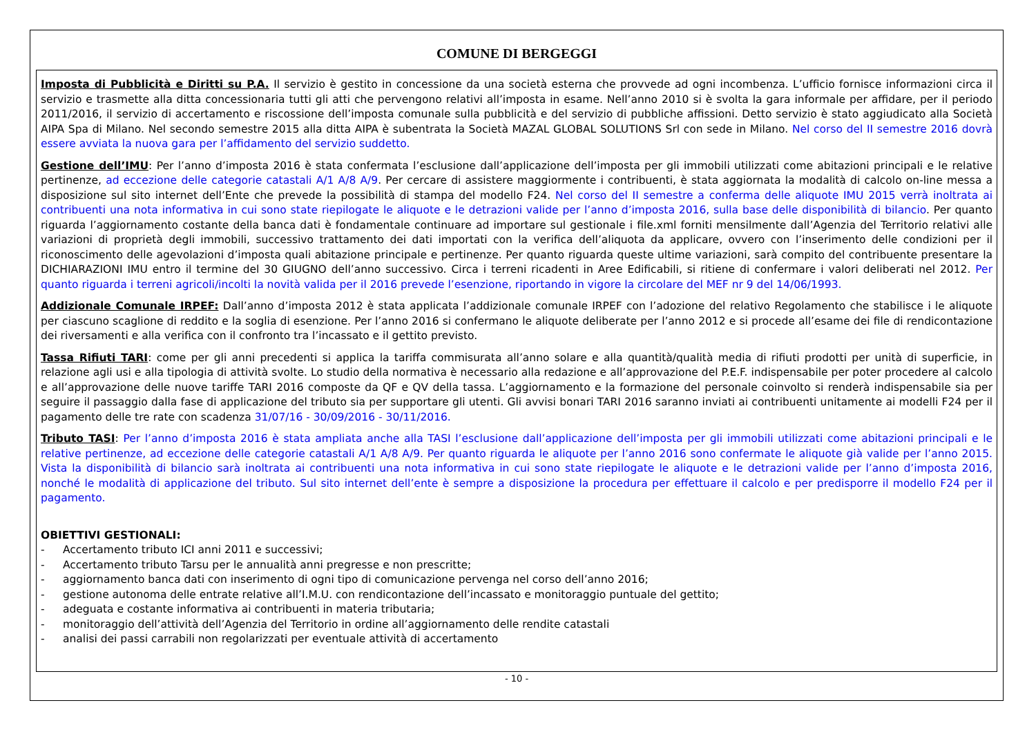COMUNE DI BERGEGGI
Imposta di Pubblicità e Diritti su P.A. Il servizio è gestito in concessione da una società esterna che provvede ad ogni incombenza. L’ufficio fornisce informazioni circa il servizio e trasmette alla ditta concessionaria tutti gli atti che pervengono relativi all’imposta in esame. Nell’anno 2010 si è svolta la gara informale per affidare, per il periodo 2011/2016, il servizio di accertamento e riscossione dell’imposta comunale sulla pubblicità e del servizio di pubbliche affissioni. Detto servizio è stato aggiudicato alla Società AIPA Spa di Milano. Nel secondo semestre 2015 alla ditta AIPA è subentrata la Società MAZAL GLOBAL SOLUTIONS Srl con sede in Milano. Nel corso del II semestre 2016 dovrà essere avviata la nuova gara per l’affidamento del servizio suddetto.
Gestione dell’IMU: Per l’anno d’imposta 2016 è stata confermata l’esclusione dall’applicazione dell’imposta per gli immobili utilizzati come abitazioni principali e le relative pertinenze, ad eccezione delle categorie catastali A/1 A/8 A/9. Per cercare di assistere maggiormente i contribuenti, è stata aggiornata la modalità di calcolo on-line messa a disposizione sul sito internet dell’Ente che prevede la possibilità di stampa del modello F24. Nel corso del II semestre a conferma delle aliquote IMU 2015 verrà inoltrata ai contribuenti una nota informativa in cui sono state riepilogate le aliquote e le detrazioni valide per l’anno d’imposta 2016, sulla base delle disponibilità di bilancio. Per quanto riguarda l’aggiornamento costante della banca dati è fondamentale continuare ad importare sul gestionale i file.xml forniti mensilmente dall’Agenzia del Territorio relativi alle variazioni di proprietà degli immobili, successivo trattamento dei dati importati con la verifica dell’aliquota da applicare, ovvero con l’inserimento delle condizioni per il riconoscimento delle agevolazioni d’imposta quali abitazione principale e pertinenze. Per quanto riguarda queste ultime variazioni, sarà compito del contribuente presentare la DICHIARAZIONI IMU entro il termine del 30 GIUGNO dell’anno successivo. Circa i terreni ricadenti in Aree Edificabili, si ritiene di confermare i valori deliberati nel 2012. Per quanto riguarda i terreni agricoli/incolti la novità valida per il 2016 prevede l’esenzione, riportando in vigore la circolare del MEF nr 9 del 14/06/1993.
Addizionale Comunale IRPEF: Dall’anno d’imposta 2012 è stata applicata l’addizionale comunale IRPEF con l’adozione del relativo Regolamento che stabilisce i le aliquote per ciascuno scaglione di reddito e la soglia di esenzione. Per l’anno 2016 si confermano le aliquote deliberate per l’anno 2012 e si procede all’esame dei file di rendicontazione dei riversamenti e alla verifica con il confronto tra l’incassato e il gettito previsto.
Tassa Rifiuti TARI: come per gli anni precedenti si applica la tariffa commisurata all’anno solare e alla quantità/qualità media di rifiuti prodotti per unità di superficie, in relazione agli usi e alla tipologia di attività svolte. Lo studio della normativa è necessario alla redazione e all’approvazione del P.E.F. indispensabile per poter procedere al calcolo e all’approvazione delle nuove tariffe TARI 2016 composte da QF e QV della tassa. L’aggiornamento e la formazione del personale coinvolto si renderà indispensabile sia per seguire il passaggio dalla fase di applicazione del tributo sia per supportare gli utenti. Gli avvisi bonari TARI 2016 saranno inviati ai contribuenti unitamente ai modelli F24 per il pagamento delle tre rate con scadenza 31/07/16 - 30/09/2016 - 30/11/2016.
Tributo TASI: Per l’anno d’imposta 2016 è stata ampliata anche alla TASI l’esclusione dall’applicazione dell’imposta per gli immobili utilizzati come abitazioni principali e le relative pertinenze, ad eccezione delle categorie catastali A/1 A/8 A/9. Per quanto riguarda le aliquote per l’anno 2016 sono confermate le aliquote già valide per l’anno 2015. Vista la disponibilità di bilancio sarà inoltrata ai contribuenti una nota informativa in cui sono state riepilogate le aliquote e le detrazioni valide per l’anno d’imposta 2016, nonché le modalità di applicazione del tributo. Sul sito internet dell’ente è sempre a disposizione la procedura per effettuare il calcolo e per predisporre il modello F24 per il pagamento.
OBIETTIVI GESTIONALI:
- Accertamento tributo ICI anni 2011 e successivi;
- Accertamento tributo Tarsu per le annualità anni pregresse e non prescritte;
- aggiornamento banca dati con inserimento di ogni tipo di comunicazione pervenga nel corso dell’anno 2016;
- gestione autonoma delle entrate relative all’I.M.U. con rendicontazione dell’incassato e monitoraggio puntuale del gettito;
- adeguata e costante informativa ai contribuenti in materia tributaria;
- monitoraggio dell’attività dell’Agenzia del Territorio in ordine all’aggiornamento delle rendite catastali
- analisi dei passi carrabili non regolarizzati per eventuale attività di accertamento
- 10 -